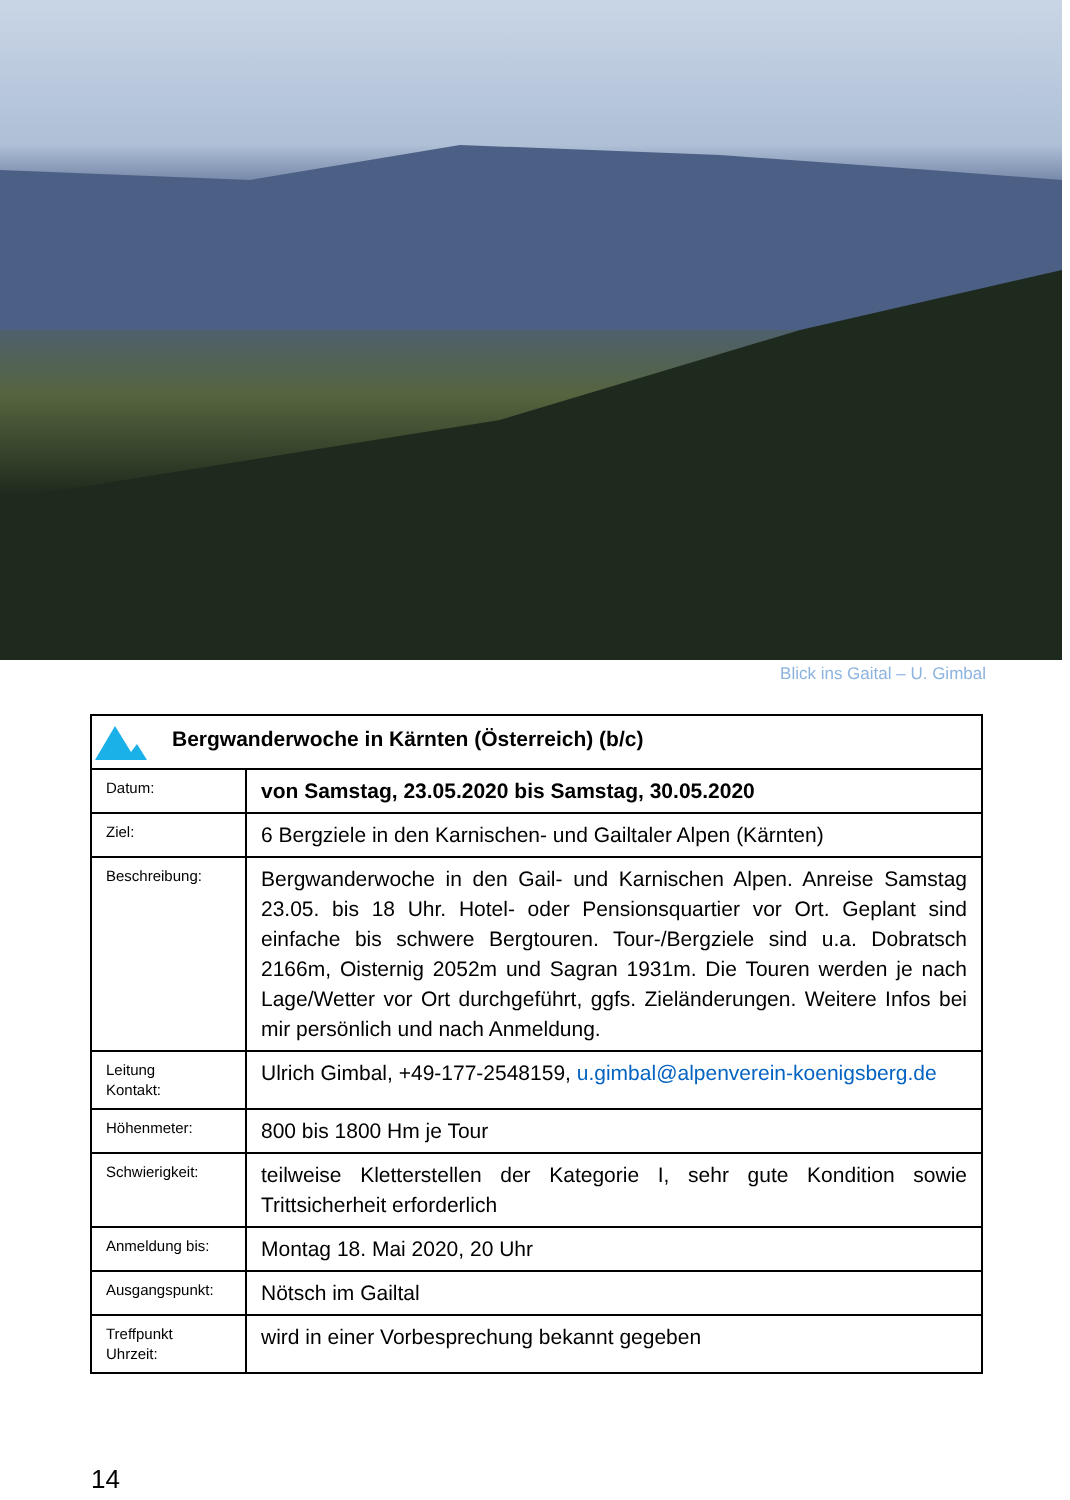Blick ins Gaital – U. Gimbal
| Bergwanderwoche in Kärnten (Österreich) (b/c) | |
| Datum: | von Samstag, 23.05.2020 bis Samstag, 30.05.2020 |
| Ziel: | 6 Bergziele in den Karnischen- und Gailtaler Alpen (Kärnten) |
| Beschreibung: | Bergwanderwoche in den Gail- und Karnischen Alpen. Anreise Samstag 23.05. bis 18 Uhr. Hotel- oder Pensionsquartier vor Ort. Geplant sind einfache bis schwere Bergtouren. Tour-/Bergziele sind u.a. Dobratsch 2166m, Oisternig 2052m und Sagran 1931m. Die Touren werden je nach Lage/Wetter vor Ort durchgeführt, ggfs. Zieländerungen. Weitere Infos bei mir persönlich und nach Anmeldung. |
| Leitung Kontakt: | Ulrich Gimbal, +49-177-2548159, u.gimbal@alpenverein-koenigsberg.de |
| Höhenmeter: | 800 bis 1800 Hm je Tour |
| Schwierigkeit: | teilweise Kletterstellen der Kategorie I, sehr gute Kondition sowie Trittsicherheit erforderlich |
| Anmeldung bis: | Montag 18. Mai 2020, 20 Uhr |
| Ausgangspunkt: | Nötsch im Gailtal |
| Treffpunkt Uhrzeit: | wird in einer Vorbesprechung bekannt gegeben |
14